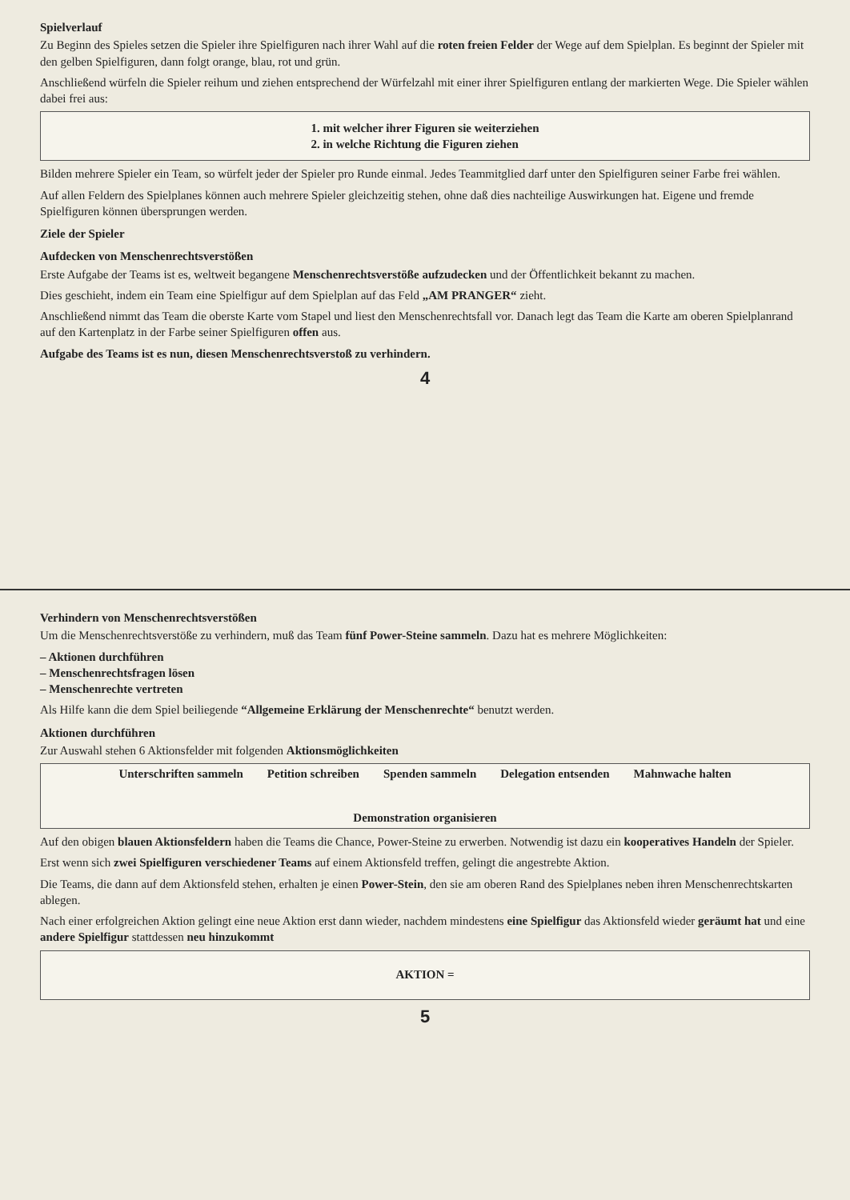Spielverlauf
Zu Beginn des Spieles setzen die Spieler ihre Spielfiguren nach ihrer Wahl auf die roten freien Felder der Wege auf dem Spielplan. Es beginnt der Spieler mit den gelben Spielfiguren, dann folgt orange, blau, rot und grün.
Anschließend würfeln die Spieler reihum und ziehen entsprechend der Würfelzahl mit einer ihrer Spielfiguren entlang der markierten Wege. Die Spieler wählen dabei frei aus:
1. mit welcher ihrer Figuren sie weiterziehen
2. in welche Richtung die Figuren ziehen
Bilden mehrere Spieler ein Team, so würfelt jeder der Spieler pro Runde einmal. Jedes Teammitglied darf unter den Spielfiguren seiner Farbe frei wählen.
Auf allen Feldern des Spielplanes können auch mehrere Spieler gleichzeitig stehen, ohne daß dies nachteilige Auswirkungen hat. Eigene und fremde Spielfiguren können übersprungen werden.
Ziele der Spieler
Aufdecken von Menschenrechtsverstößen
Erste Aufgabe der Teams ist es, weltweit begangene Menschenrechtsverstöße aufzudecken und der Öffentlichkeit bekannt zu machen.
Dies geschieht, indem ein Team eine Spielfigur auf dem Spielplan auf das Feld „AM PRANGER“ zieht.
Anschließend nimmt das Team die oberste Karte vom Stapel und liest den Menschenrechtsfall vor. Danach legt das Team die Karte am oberen Spielplanrand auf den Kartenplatz in der Farbe seiner Spielfiguren offen aus.
Aufgabe des Teams ist es nun, diesen Menschenrechtsverstoß zu verhindern.
4
Verhindern von Menschenrechtsverstößen
Um die Menschenrechtsverstöße zu verhindern, muß das Team fünf Power-Steine sammeln. Dazu hat es mehrere Möglichkeiten:
– Aktionen durchführen
– Menschenrechtsfragen lösen
– Menschenrechte vertreten
Als Hilfe kann die dem Spiel beiliegende “Allgemeine Erklärung der Menschenrechte“ benutzt werden.
Aktionen durchführen
Zur Auswahl stehen 6 Aktionsfelder mit folgenden Aktionsmöglichkeiten
Unterschriften sammeln Petition schreiben Spenden sammeln Delegation entsenden Mahnwache halten Demonstration organisieren
Auf den obigen blauen Aktionsfeldern haben die Teams die Chance, Power-Steine zu erwerben. Notwendig ist dazu ein kooperatives Handeln der Spieler.
Erst wenn sich zwei Spielfiguren verschiedener Teams auf einem Aktionsfeld treffen, gelingt die angestrebte Aktion.
Die Teams, die dann auf dem Aktionsfeld stehen, erhalten je einen Power-Stein, den sie am oberen Rand des Spielplanes neben ihren Menschenrechtskarten ablegen.
Nach einer erfolgreichen Aktion gelingt eine neue Aktion erst dann wieder, nachdem mindestens eine Spielfigur das Aktionsfeld wieder geräumt hat und eine andere Spielfigur stattdessen neu hinzukommt
AKTION =
5